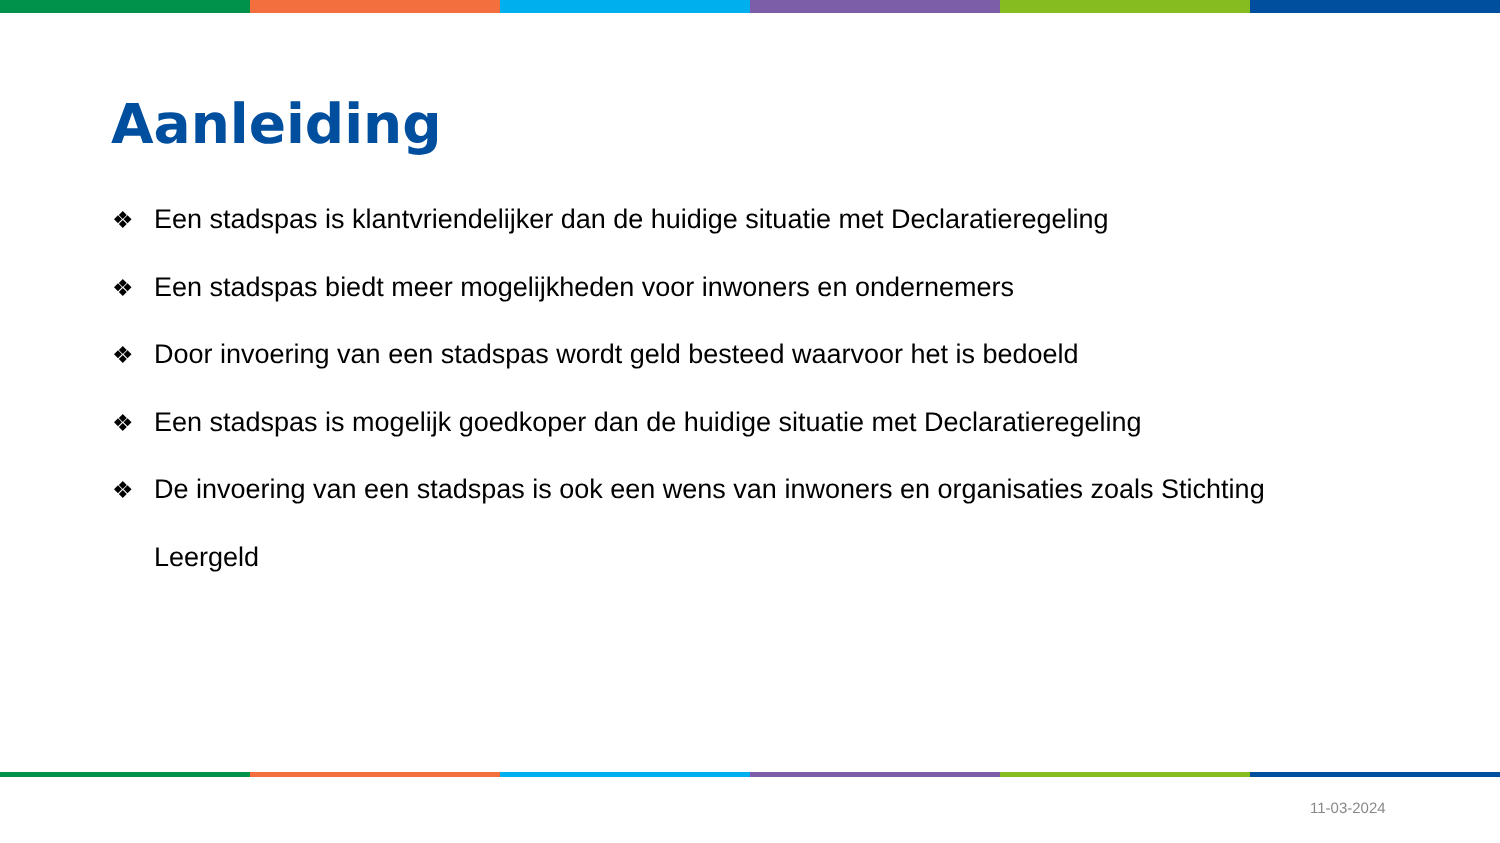Aanleiding
❖ Een stadspas is klantvriendelijker dan de huidige situatie met Declaratieregeling
❖ Een stadspas biedt meer mogelijkheden voor inwoners en ondernemers
❖ Door invoering van een stadspas wordt geld besteed waarvoor het is bedoeld
❖ Een stadspas is mogelijk goedkoper dan de huidige situatie met Declaratieregeling
❖ De invoering van een stadspas is ook een wens van inwoners en organisaties zoals Stichting Leergeld
11-03-2024